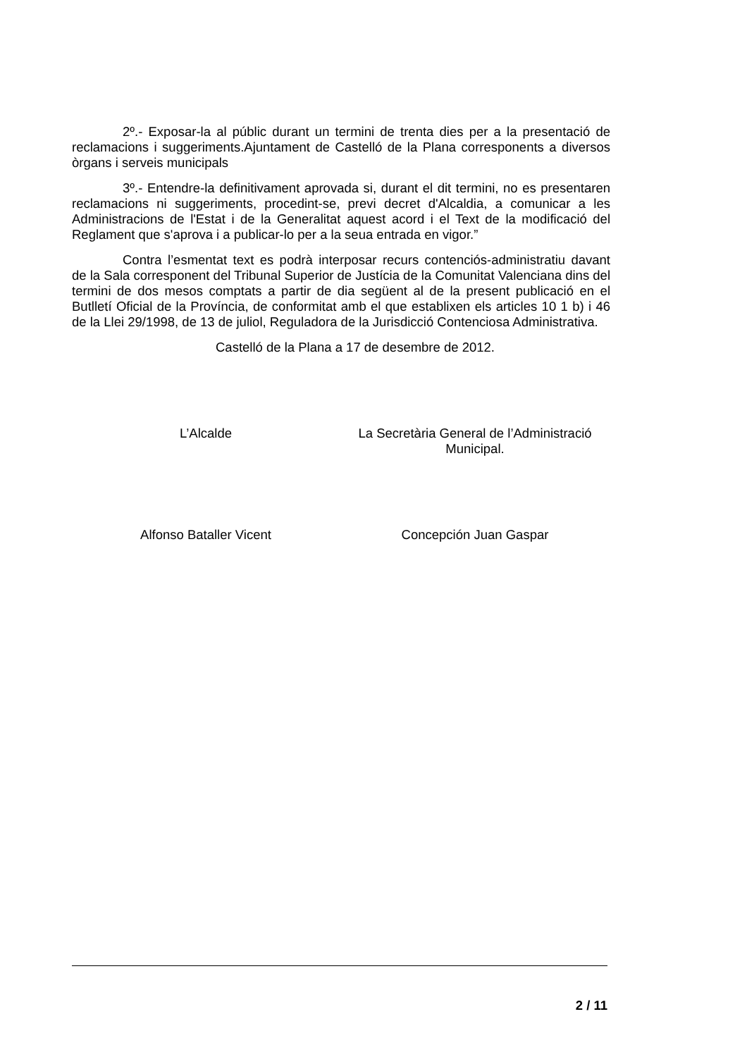2º.- Exposar-la al públic durant un termini de trenta dies per a la presentació de reclamacions i suggeriments.Ajuntament de Castelló de la Plana corresponents a diversos òrgans i serveis municipals
3º.- Entendre-la definitivament aprovada si, durant el dit termini, no es presentaren reclamacions ni suggeriments, procedint-se, previ decret d'Alcaldia, a comunicar a les Administracions de l'Estat i de la Generalitat aquest acord i el Text de la modificació del Reglament que s'aprova i a publicar-lo per a la seua entrada en vigor.”
Contra l’esmentat text es podrà interposar recurs contenciós-administratiu davant de la Sala corresponent del Tribunal Superior de Justícia de la Comunitat Valenciana dins del termini de dos mesos comptats a partir de dia següent al de la present publicació en el Butlletí Oficial de la Província, de conformitat amb el que establixen els articles 10 1 b) i 46 de la Llei 29/1998, de 13 de juliol, Reguladora de la Jurisdicció Contenciosa Administrativa.
Castelló de la Plana a 17 de desembre de 2012.
L’Alcalde La Secretària General de l’Administració
Municipal.
Alfonso Bataller Vicent Concepción Juan Gaspar
2 / 11